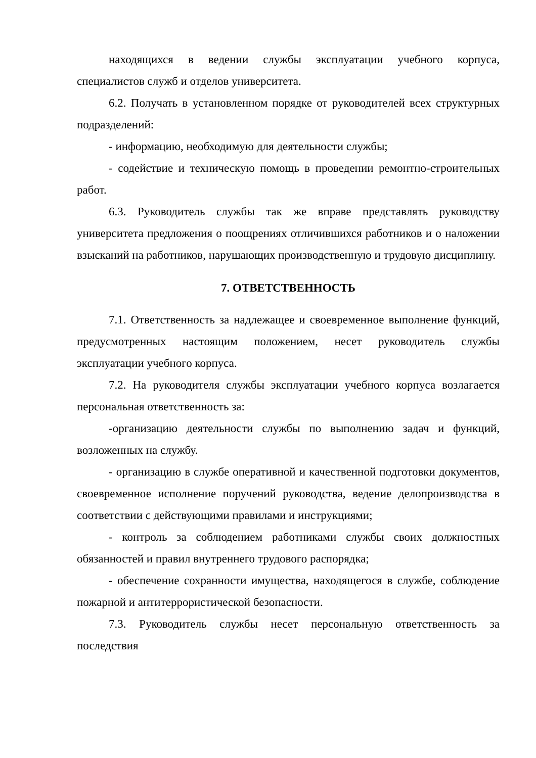находящихся в ведении службы эксплуатации учебного корпуса, специалистов служб и отделов университета.
6.2. Получать в установленном порядке от руководителей всех структурных подразделений:
- информацию, необходимую для деятельности службы;
- содействие и техническую помощь в проведении ремонтно-строительных работ.
6.3. Руководитель службы так же вправе представлять руководству университета предложения о поощрениях отличившихся работников и о наложении взысканий на работников, нарушающих производственную и трудовую дисциплину.
7. ОТВЕТСТВЕННОСТЬ
7.1. Ответственность за надлежащее и своевременное выполнение функций, предусмотренных настоящим положением, несет руководитель службы эксплуатации учебного корпуса.
7.2. На руководителя службы эксплуатации учебного корпуса возлагается персональная ответственность за:
-организацию деятельности службы по выполнению задач и функций, возложенных на службу.
- организацию в службе оперативной и качественной подготовки документов, своевременное исполнение поручений руководства, ведение делопроизводства в соответствии с действующими правилами и инструкциями;
- контроль за соблюдением работниками службы своих должностных обязанностей и правил внутреннего трудового распорядка;
- обеспечение сохранности имущества, находящегося в службе, соблюдение пожарной и антитеррористической безопасности.
7.3. Руководитель службы несет персональную ответственность за последствия